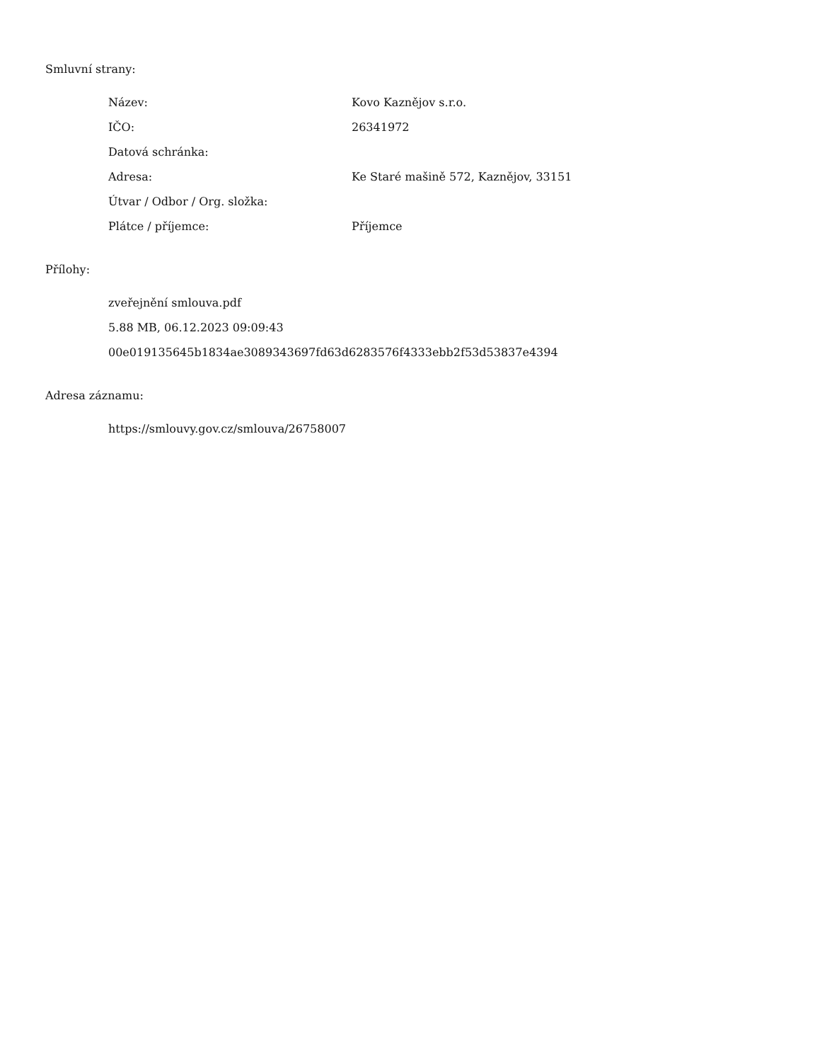Smluvní strany:
| Název: | Kovo Kaznějov s.r.o. |
| IČO: | 26341972 |
| Datová schránka: | |
| Adresa: | Ke Staré mašině 572, Kaznějov, 33151 |
| Útvar / Odbor / Org. složka: | |
| Plátce / příjemce: | Příjemce |
Přílohy:
zveřejnění smlouva.pdf
5.88 MB, 06.12.2023 09:09:43
00e019135645b1834ae3089343697fd63d6283576f4333ebb2f53d53837e4394
Adresa záznamu:
https://smlouvy.gov.cz/smlouva/26758007